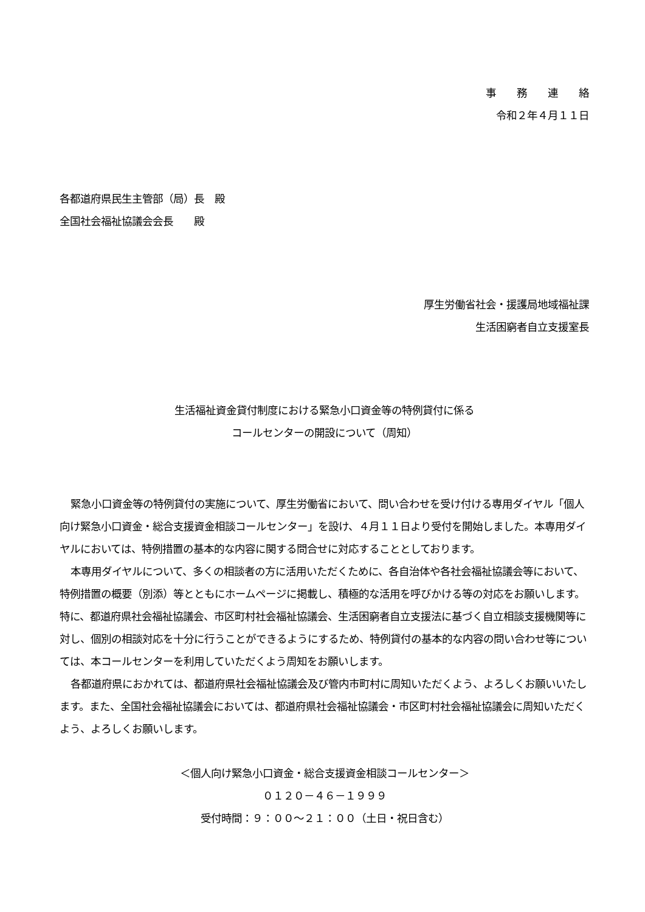事　　務　　連　　絡
令和２年４月１１日
各都道府県民生主管部（局）長　殿
全国社会福祉協議会会長　　殿
厚生労働省社会・援護局地域福祉課
生活困窮者自立支援室長
生活福祉資金貸付制度における緊急小口資金等の特例貸付に係る
コールセンターの開設について（周知）
緊急小口資金等の特例貸付の実施について、厚生労働省において、問い合わせを受け付ける専用ダイヤル「個人向け緊急小口資金・総合支援資金相談コールセンター」を設け、４月１１日より受付を開始しました。本専用ダイヤルにおいては、特例措置の基本的な内容に関する問合せに対応することとしております。
本専用ダイヤルについて、多くの相談者の方に活用いただくために、各自治体や各社会福祉協議会等において、特例措置の概要（別添）等とともにホームページに掲載し、積極的な活用を呼びかける等の対応をお願いします。特に、都道府県社会福祉協議会、市区町村社会福祉協議会、生活困窮者自立支援法に基づく自立相談支援機関等に対し、個別の相談対応を十分に行うことができるようにするため、特例貸付の基本的な内容の問い合わせ等については、本コールセンターを利用していただくよう周知をお願いします。
各都道府県におかれては、都道府県社会福祉協議会及び管内市町村に周知いただくよう、よろしくお願いいたします。また、全国社会福祉協議会においては、都道府県社会福祉協議会・市区町村社会福祉協議会に周知いただくよう、よろしくお願いします。
＜個人向け緊急小口資金・総合支援資金相談コールセンター＞
０１２０－４６－１９９９
受付時間：９：００～２１：００（土日・祝日含む）